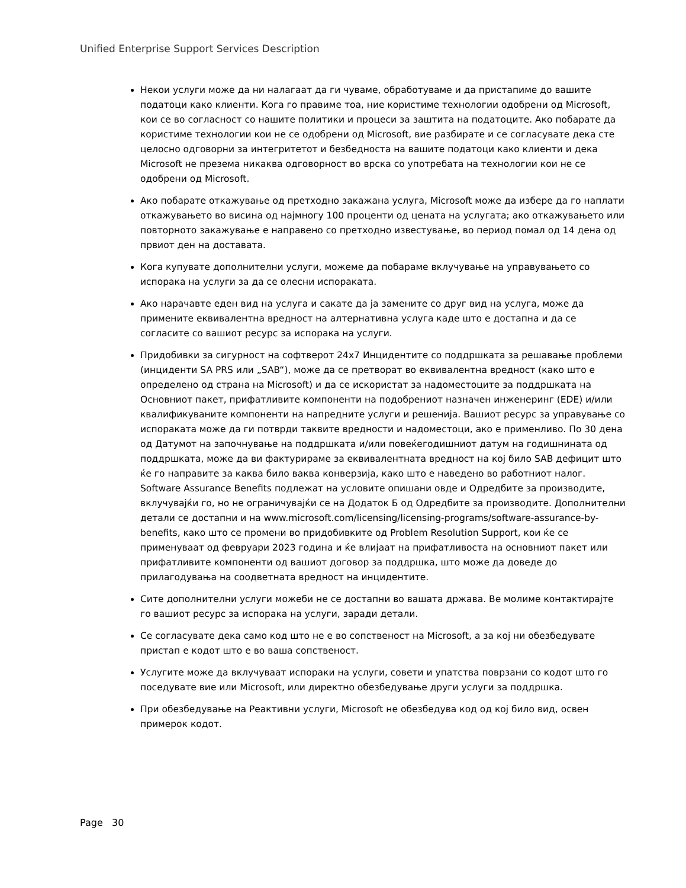Unified Enterprise Support Services Description
Некои услуги може да ни налагаат да ги чуваме, обработуваме и да пристапиме до вашите податоци како клиенти. Кога го правиме тоа, ние користиме технологии одобрени од Microsoft, кои се во согласност со нашите политики и процеси за заштита на податоците. Ако побарате да користиме технологии кои не се одобрени од Microsoft, вие разбирате и се согласувате дека сте целосно одговорни за интегритетот и безбедноста на вашите податоци како клиенти и дека Microsoft не презема никаква одговорност во врска со употребата на технологии кои не се одобрени од Microsoft.
Ако побарате откажување од претходно закажана услуга, Microsoft може да избере да го наплати откажувањето во висина од најмногу 100 проценти од цената на услугата; ако откажувањето или повторното закажување е направено со претходно известување, во период помал од 14 дена од првиот ден на доставата.
Кога купувате дополнителни услуги, можеме да побараме вклучување на управувањето со испорака на услуги за да се олесни испораката.
Ако нарачавте еден вид на услуга и сакате да ја замените со друг вид на услуга, може да примените еквивалентна вредност на алтернативна услуга каде што е достапна и да се согласите со вашиот ресурс за испорака на услуги.
Придобивки за сигурност на софтверот 24x7 Инцидентите со поддршката за решавање проблеми (инциденти SA PRS или „SAB“), може да се претворат во еквивалентна вредност (како што е определено од страна на Microsoft) и да се искористат за надоместоците за поддршката на Основниот пакет, прифатливите компоненти на подобрениот назначен инженеринг (EDE) и/или квалификуваните компоненти на напредните услуги и решенија. Вашиот ресурс за управување со испораката може да ги потврди таквите вредности и надоместоци, ако е применливо. По 30 дена од Датумот на започнување на поддршката и/или повеќегодишниот датум на годишнината од поддршката, може да ви фактурираме за еквивалентната вредност на кој било SAB дефицит што ќе го направите за каква било ваква конверзија, како што е наведено во работниот налог. Software Assurance Benefits подлежат на условите опишани овде и Одредбите за производите, вклучувајќи го, но не ограничувајќи се на Додаток Б од Одредбите за производите. Дополнителни детали се достапни и на www.microsoft.com/licensing/licensing-programs/software-assurance-by-benefits, како што се промени во придобивките од Problem Resolution Support, кои ќе се применуваат од февруари 2023 година и ќе влијаат на прифатливоста на основниот пакет или прифатливите компоненти од вашиот договор за поддршка, што може да доведе до прилагодувања на соодветната вредност на инцидентите.
Сите дополнителни услуги можеби не се достапни во вашата држава. Ве молиме контактирајте го вашиот ресурс за испорака на услуги, заради детали.
Се согласувате дека само код што не е во сопственост на Microsoft, а за кој ни обезбедувате пристап е кодот што е во ваша сопственост.
Услугите може да вклучуваат испораки на услуги, совети и упатства поврзани со кодот што го поседувате вие или Microsoft, или директно обезбедување други услуги за поддршка.
При обезбедување на Реактивни услуги, Microsoft не обезбедува код од кој било вид, освен примерок кодот.
Page 30